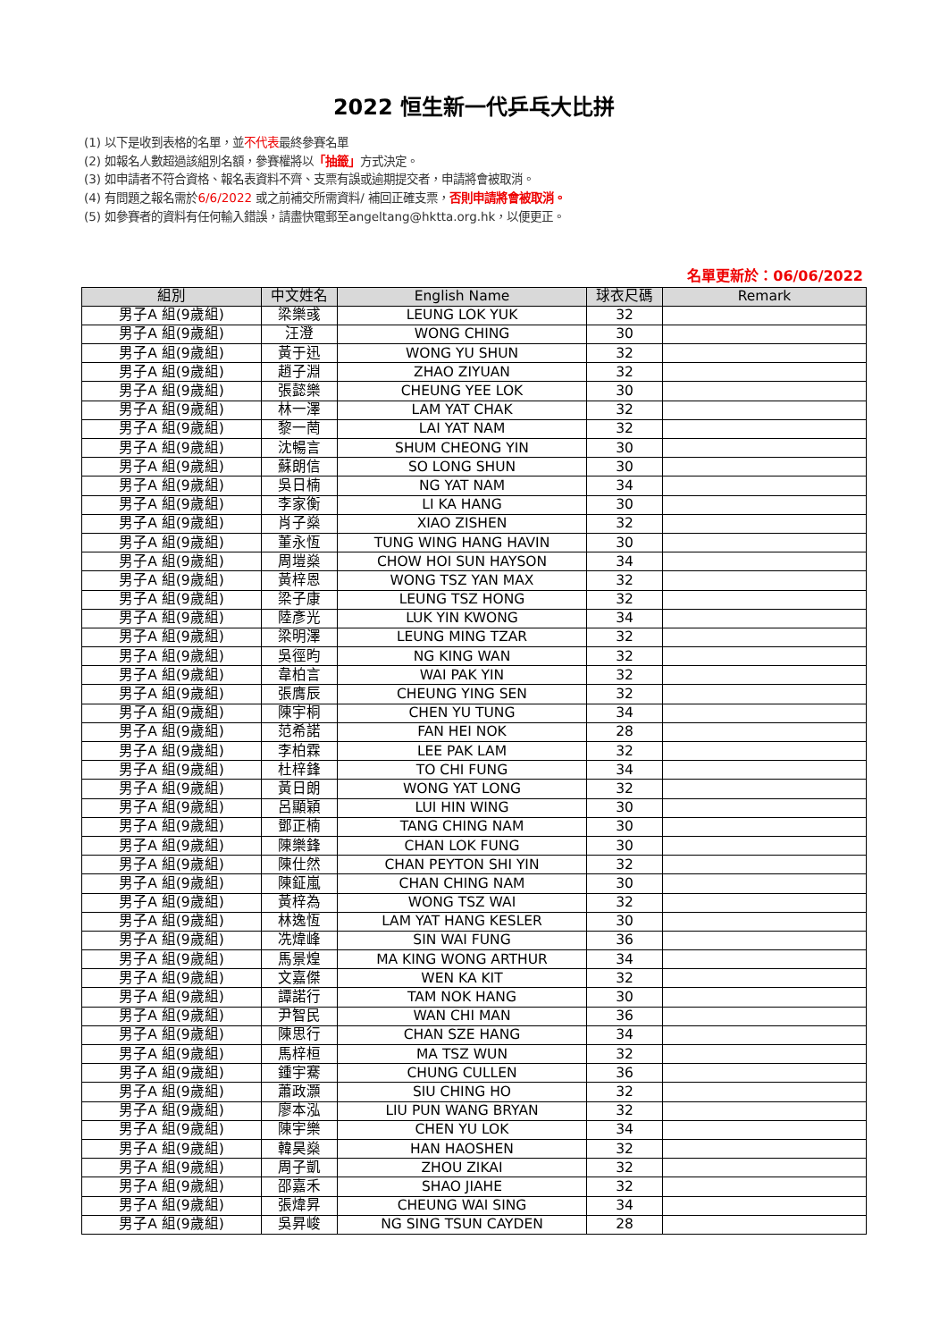2022 恒生新一代乒乓大比拼
(1) 以下是收到表格的名單，並不代表最終參賽名單
(2) 如報名人數超過該組別名額，參賽權將以「抽籤」方式決定。
(3) 如申請者不符合資格、報名表資料不齊、支票有誤或逾期提交者，申請將會被取消。
(4) 有問題之報名需於6/6/2022 或之前補交所需資料/ 補回正確支票，否則申請將會被取消。
(5) 如參賽者的資料有任何輸入錯誤，請盡快電郵至angeltang@hktta.org.hk，以便更正。
名單更新於：06/06/2022
| 組別 | 中文姓名 | English Name | 球衣尺碼 | Remark |
| --- | --- | --- | --- | --- |
| 男子A 組(9歲組) | 梁樂彧 | LEUNG LOK YUK | 32 | |
| 男子A 組(9歲組) | 汪澄 | WONG CHING | 30 | |
| 男子A 組(9歲組) | 黃于迅 | WONG YU SHUN | 32 | |
| 男子A 組(9歲組) | 趙子淵 | ZHAO ZIYUAN | 32 | |
| 男子A 組(9歲組) | 張懿樂 | CHEUNG YEE LOK | 30 | |
| 男子A 組(9歲組) | 林一澤 | LAM YAT CHAK | 32 | |
| 男子A 組(9歲組) | 黎一菵 | LAI YAT NAM | 32 | |
| 男子A 組(9歲組) | 沈暢言 | SHUM CHEONG YIN | 30 | |
| 男子A 組(9歲組) | 蘇朗信 | SO LONG SHUN | 30 | |
| 男子A 組(9歲組) | 吳日楠 | NG YAT NAM | 34 | |
| 男子A 組(9歲組) | 李家衡 | LI KA HANG | 30 | |
| 男子A 組(9歲組) | 肖子燊 | XIAO ZISHEN | 32 | |
| 男子A 組(9歲組) | 董永恆 | TUNG WING HANG HAVIN | 30 | |
| 男子A 組(9歲組) | 周塏燊 | CHOW HOI SUN HAYSON | 34 | |
| 男子A 組(9歲組) | 黃梓恩 | WONG TSZ YAN MAX | 32 | |
| 男子A 組(9歲組) | 梁子康 | LEUNG TSZ HONG | 32 | |
| 男子A 組(9歲組) | 陸彥光 | LUK YIN KWONG | 34 | |
| 男子A 組(9歲組) | 梁明澤 | LEUNG MING TZAR | 32 | |
| 男子A 組(9歲組) | 吳徑昀 | NG KING WAN | 32 | |
| 男子A 組(9歲組) | 韋柏言 | WAI PAK YIN | 32 | |
| 男子A 組(9歲組) | 張膺辰 | CHEUNG YING SEN | 32 | |
| 男子A 組(9歲組) | 陳宇桐 | CHEN YU TUNG | 34 | |
| 男子A 組(9歲組) | 范希諾 | FAN HEI NOK | 28 | |
| 男子A 組(9歲組) | 李柏霖 | LEE PAK LAM | 32 | |
| 男子A 組(9歲組) | 杜梓鋒 | TO CHI FUNG | 34 | |
| 男子A 組(9歲組) | 黃日朗 | WONG YAT LONG | 32 | |
| 男子A 組(9歲組) | 呂顯穎 | LUI HIN WING | 30 | |
| 男子A 組(9歲組) | 鄧正楠 | TANG CHING NAM | 30 | |
| 男子A 組(9歲組) | 陳樂鋒 | CHAN LOK FUNG | 30 | |
| 男子A 組(9歲組) | 陳仕然 | CHAN PEYTON SHI YIN | 32 | |
| 男子A 組(9歲組) | 陳鉦嵐 | CHAN CHING NAM | 30 | |
| 男子A 組(9歲組) | 黃梓為 | WONG TSZ WAI | 32 | |
| 男子A 組(9歲組) | 林逸恆 | LAM YAT HANG KESLER | 30 | |
| 男子A 組(9歲組) | 冼煒峰 | SIN WAI FUNG | 36 | |
| 男子A 組(9歲組) | 馬景煌 | MA KING WONG ARTHUR | 34 | |
| 男子A 組(9歲組) | 文嘉傑 | WEN KA KIT | 32 | |
| 男子A 組(9歲組) | 譚諾行 | TAM NOK HANG | 30 | |
| 男子A 組(9歲組) | 尹智民 | WAN CHI MAN | 36 | |
| 男子A 組(9歲組) | 陳思行 | CHAN SZE HANG | 34 | |
| 男子A 組(9歲組) | 馬梓桓 | MA TSZ WUN | 32 | |
| 男子A 組(9歲組) | 鍾宇騫 | CHUNG CULLEN | 36 | |
| 男子A 組(9歲組) | 蕭政灝 | SIU CHING HO | 32 | |
| 男子A 組(9歲組) | 廖本泓 | LIU PUN WANG BRYAN | 32 | |
| 男子A 組(9歲組) | 陳宇樂 | CHEN YU LOK | 34 | |
| 男子A 組(9歲組) | 韓昊燊 | HAN HAOSHEN | 32 | |
| 男子A 組(9歲組) | 周子凱 | ZHOU ZIKAI | 32 | |
| 男子A 組(9歲組) | 邵嘉禾 | SHAO JIAHE | 32 | |
| 男子A 組(9歲組) | 張煒昇 | CHEUNG WAI SING | 34 | |
| 男子A 組(9歲組) | 吳昇峻 | NG SING TSUN CAYDEN | 28 | |